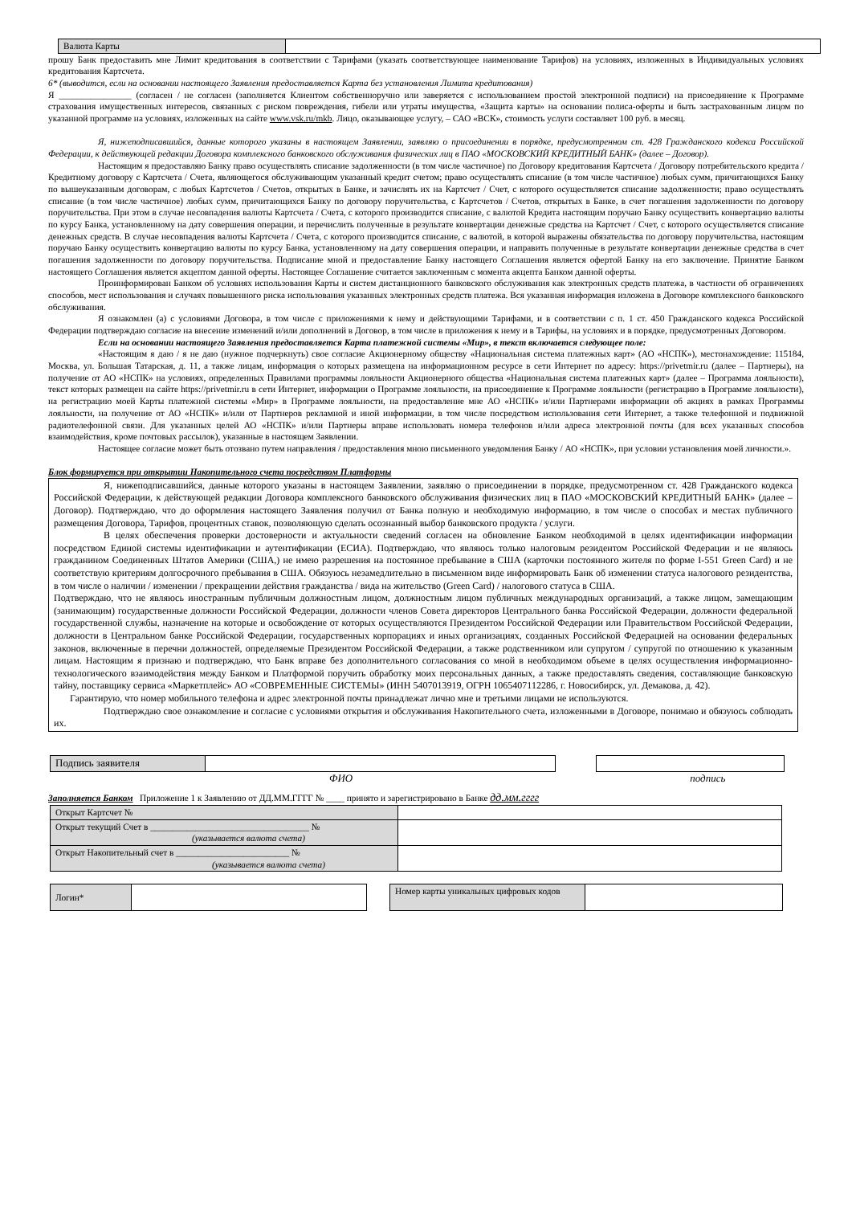| Валюта Карты | |
прошу Банк предоставить мне Лимит кредитования в соответствии с Тарифами (указать соответствующее наименование Тарифов) на условиях, изложенных в Индивидуальных условиях кредитования Картсчета.
6* (выводится, если на основании настоящего Заявления предоставляется Карта без установления Лимита кредитования)
Я ________________ (согласен / не согласен (заполняется Клиентом собственноручно или заверяется с использованием простой электронной подписи) на присоединение к Программе страхования имущественных интересов, связанных с риском повреждения, гибели или утраты имущества, «Защита карты» на основании полиса-оферты и быть застрахованным лицом по указанной программе на условиях, изложенных на сайте www.vsk.ru/mkb. Лицо, оказывающее услугу, – САО «ВСК», стоимость услуги составляет 100 руб. в месяц.
Я, нижеподписавшийся, данные которого указаны в настоящем Заявлении, заявляю о присоединении в порядке, предусмотренном ст. 428 Гражданского кодекса Российской Федерации, к действующей редакции Договора комплексного банковского обслуживания физических лиц в ПАО «МОСКОВСКИЙ КРЕДИТНЫЙ БАНК» (далее – Договор).
Настоящим я предоставляю Банку право осуществлять списание задолженности (в том числе частичное) по Договору кредитования Картсчета / Договору потребительского кредита / Кредитному договору с Картсчета / Счета, являющегося обслуживающим указанный кредит счетом; право осуществлять списание (в том числе частичное) любых сумм, причитающихся Банку по вышеуказанным договорам, с любых Картсчетов / Счетов, открытых в Банке, и зачислять их на Картсчет / Счет, с которого осуществляется списание задолженности; право осуществлять списание (в том числе частичное) любых сумм, причитающихся Банку по договору поручительства, с Картсчетов / Счетов, открытых в Банке, в счет погашения задолженности по договору поручительства. При этом в случае несовпадения валюты Картсчета / Счета, с которого производится списание, с валютой Кредита настоящим поручаю Банку осуществить конвертацию валюты по курсу Банка, установленному на дату совершения операции, и перечислить полученные в результате конвертации денежные средства на Картсчет / Счет, с которого осуществляется списание денежных средств. В случае несовпадения валюты Картсчета / Счета, с которого производится списание, с валютой, в которой выражены обязательства по договору поручительства, настоящим поручаю Банку осуществить конвертацию валюты по курсу Банка, установленному на дату совершения операции, и направить полученные в результате конвертации денежные средства в счет погашения задолженности по договору поручительства. Подписание мной и предоставление Банку настоящего Соглашения является офертой Банку на его заключение. Принятие Банком настоящего Соглашения является акцептом данной оферты. Настоящее Соглашение считается заключенным с момента акцепта Банком данной оферты.
Проинформирован Банком об условиях использования Карты и систем дистанционного банковского обслуживания как электронных средств платежа, в частности об ограничениях способов, мест использования и случаях повышенного риска использования указанных электронных средств платежа. Вся указанная информация изложена в Договоре комплексного банковского обслуживания.
Я ознакомлен (а) с условиями Договора, в том числе с приложениями к нему и действующими Тарифами, и в соответствии с п. 1 ст. 450 Гражданского кодекса Российской Федерации подтверждаю согласие на внесение изменений и/или дополнений в Договор, в том числе в приложения к нему и в Тарифы, на условиях и в порядке, предусмотренных Договором.
Если на основании настоящего Заявления предоставляется Карта платежной системы «Мир», в текст включается следующее поле:
«Настоящим я даю / я не даю (нужное подчеркнуть) свое согласие Акционерному обществу «Национальная система платежных карт» (АО «НСПК»), местонахождение: 115184, Москва, ул. Большая Татарская, д. 11, а также лицам, информация о которых размещена на информационном ресурсе в сети Интернет по адресу: https://privetmir.ru (далее – Партнеры), на получение от АО «НСПК» на условиях, определенных Правилами программы лояльности Акционерного общества «Национальная система платежных карт» (далее – Программа лояльности), текст которых размещен на сайте https://privetmir.ru в сети Интернет, информации о Программе лояльности, на присоединение к Программе лояльности (регистрацию в Программе лояльности), на регистрацию моей Карты платежной системы «Мир» в Программе лояльности, на предоставление мне АО «НСПК» и/или Партнерами информации об акциях в рамках Программы лояльности, на получение от АО «НСПК» и/или от Партнеров рекламной и иной информации, в том числе посредством использования сети Интернет, а также телефонной и подвижной радиотелефонной связи. Для указанных целей АО «НСПК» и/или Партнеры вправе использовать номера телефонов и/или адреса электронной почты (для всех указанных способов взаимодействия, кроме почтовых рассылок), указанные в настоящем Заявлении.
Настоящее согласие может быть отозвано путем направления / предоставления мною письменного уведомления Банку / АО «НСПК», при условии установления моей личности.».
Блок формируется при открытии Накопительного счета посредством Платформы
Я, нижеподписавшийся, данные которого указаны в настоящем Заявлении, заявляю о присоединении в порядке, предусмотренном ст. 428 Гражданского кодекса Российской Федерации, к действующей редакции Договора комплексного банковского обслуживания физических лиц в ПАО «МОСКОВСКИЙ КРЕДИТНЫЙ БАНК» (далее – Договор). Подтверждаю, что до оформления настоящего Заявления получил от Банка полную и необходимую информацию, в том числе о способах и местах публичного размещения Договора, Тарифов, процентных ставок, позволяющую сделать осознанный выбор банковского продукта / услуги.
В целях обеспечения проверки достоверности и актуальности сведений согласен на обновление Банком необходимой в целях идентификации информации посредством Единой системы идентификации и аутентификации (ЕСИА). Подтверждаю, что являюсь только налоговым резидентом Российской Федерации и не являюсь гражданином Соединенных Штатов Америки (США,) не имею разрешения на постоянное пребывание в США (карточки постоянного жителя по форме I-551 Green Card) и не соответствую критериям долгосрочного пребывания в США. Обязуюсь незамедлительно в письменном виде информировать Банк об изменении статуса налогового резидентства, в том числе о наличии / изменении / прекращении действия гражданства / вида на жительство (Green Card) / налогового статуса в США.
Подтверждаю, что не являюсь иностранным публичным должностным лицом, должностным лицом публичных международных организаций, а также лицом, замещающим (занимающим) государственные должности Российской Федерации, должности членов Совета директоров Центрального банка Российской Федерации, должности федеральной государственной службы, назначение на которые и освобождение от которых осуществляются Президентом Российской Федерации или Правительством Российской Федерации, должности в Центральном банке Российской Федерации, государственных корпорациях и иных организациях, созданных Российской Федерацией на основании федеральных законов, включенные в перечни должностей, определяемые Президентом Российской Федерации, а также родственником или супругом / супругой по отношению к указанным лицам. Настоящим я признаю и подтверждаю, что Банк вправе без дополнительного согласования со мной в необходимом объеме в целях осуществления информационно-технологического взаимодействия между Банком и Платформой поручить обработку моих персональных данных, а также предоставлять сведения, составляющие банковскую тайну, поставщику сервиса «Маркетплейс» АО «СОВРЕМЕННЫЕ СИСТЕМЫ» (ИНН 5407013919, ОГРН 1065407112286, г. Новосибирск, ул. Демакова, д. 42).
Гарантирую, что номер мобильного телефона и адрес электронной почты принадлежат лично мне и третьими лицами не используются.
Подтверждаю свое ознакомление и согласие с условиями открытия и обслуживания Накопительного счета, изложенными в Договоре, понимаю и обязуюсь соблюдать их.
| Подпись заявителя | |
ФИО подпись
Заполняется Банком Приложение 1 к Заявлению от ДД.ММ.ГГГГ № ____ принято и зарегистрировано в Банке дд.мм.гггг
| Открыт Картсчет № | |
| Открыт текущий Счет в ___________________________________ № (указывается валюта счета) | |
| Открыт Накопительный счет в _________________________ № (указывается валюта счета) | |
| Логин* | |
| Номер карты уникальных цифровых кодов | |